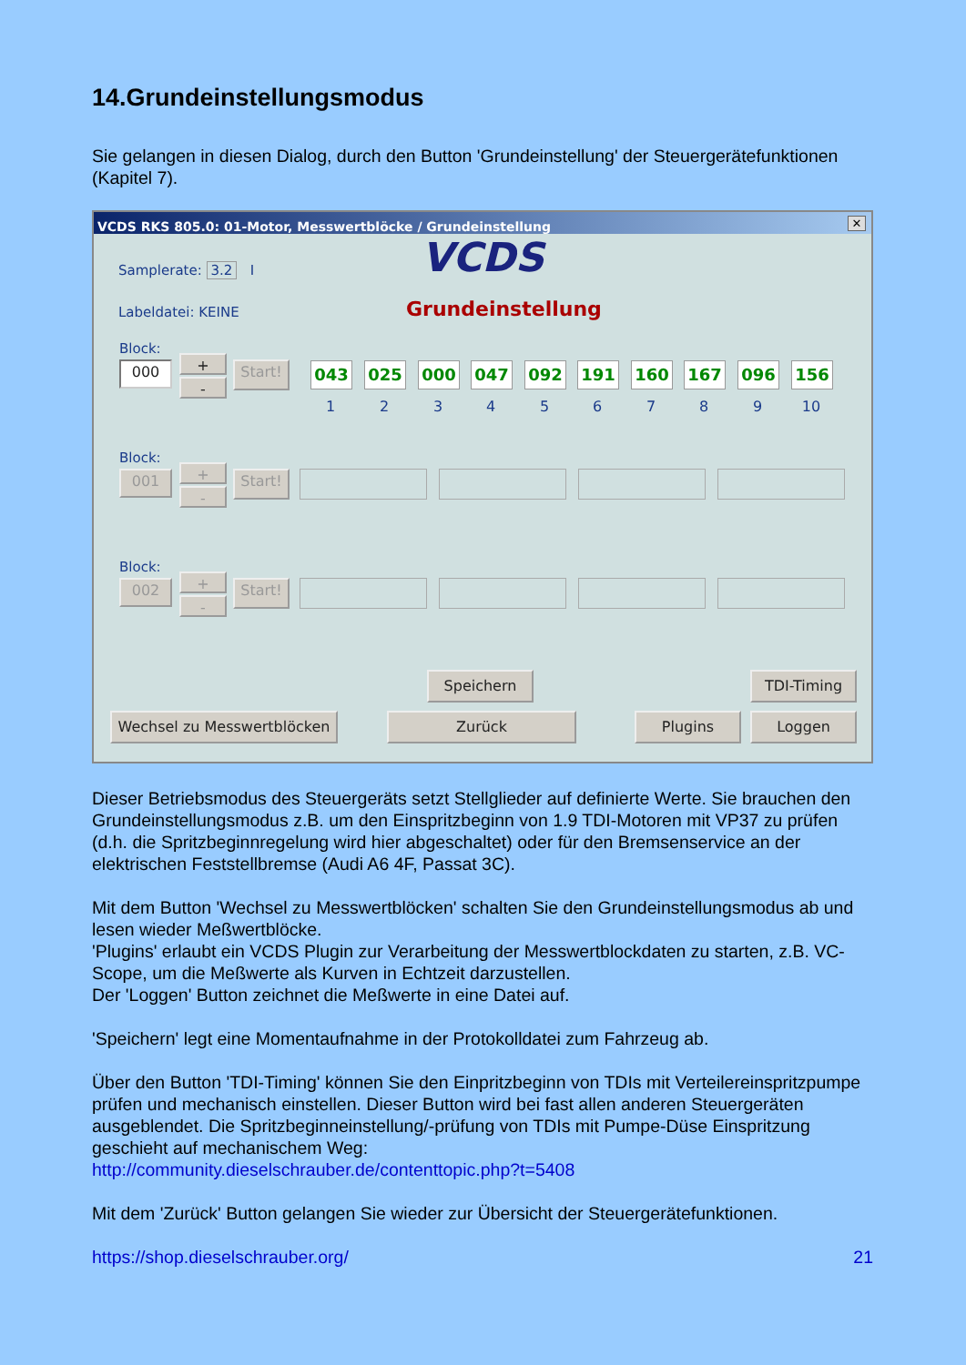14.Grundeinstellungsmodus
Sie gelangen in diesen Dialog, durch den Button 'Grundeinstellung' der Steuergerätefunktionen (Kapitel 7).
VCDS RKS 805.0: 01-Motor, Messwertblöcke / Grundeinstellung
✕
Samplerate: 3.2 I
Labeldatei: KEINE
VCDS
Grundeinstellung
Block:
000 +
-
Start! 043 025 000 047 092 191 160 167 096 156
1 2 3 4 5 6 7 8 9 10
Block:
001 +
-
Start!
Block:
002 +
-
Start!
Speichern TDI-Timing
Wechsel zu Messwertblöcken
Zurück Plugins Loggen
Dieser Betriebsmodus des Steuergeräts setzt Stellglieder auf definierte Werte. Sie brauchen den Grundeinstellungsmodus z.B. um den Einspritzbeginn von 1.9 TDI-Motoren mit VP37 zu prüfen (d.h. die Spritzbeginnregelung wird hier abgeschaltet) oder für den Bremsenservice an der elektrischen Feststellbremse (Audi A6 4F, Passat 3C).
Mit dem Button 'Wechsel zu Messwertblöcken' schalten Sie den Grundeinstellungsmodus ab und lesen wieder Meßwertblöcke.
'Plugins' erlaubt ein VCDS Plugin zur Verarbeitung der Messwertblockdaten zu starten, z.B. VC-Scope, um die Meßwerte als Kurven in Echtzeit darzustellen.
Der 'Loggen' Button zeichnet die Meßwerte in eine Datei auf.
'Speichern' legt eine Momentaufnahme in der Protokolldatei zum Fahrzeug ab.
Über den Button 'TDI-Timing' können Sie den Einpritzbeginn von TDIs mit Verteilereinspritzpumpe prüfen und mechanisch einstellen. Dieser Button wird bei fast allen anderen Steuergeräten ausgeblendet. Die Spritzbeginneinstellung/-prüfung von TDIs mit Pumpe-Düse Einspritzung geschieht auf mechanischem Weg:
http://community.dieselschrauber.de/contenttopic.php?t=5408
Mit dem 'Zurück' Button gelangen Sie wieder zur Übersicht der Steuergerätefunktionen.
https://shop.dieselschrauber.org/ 21